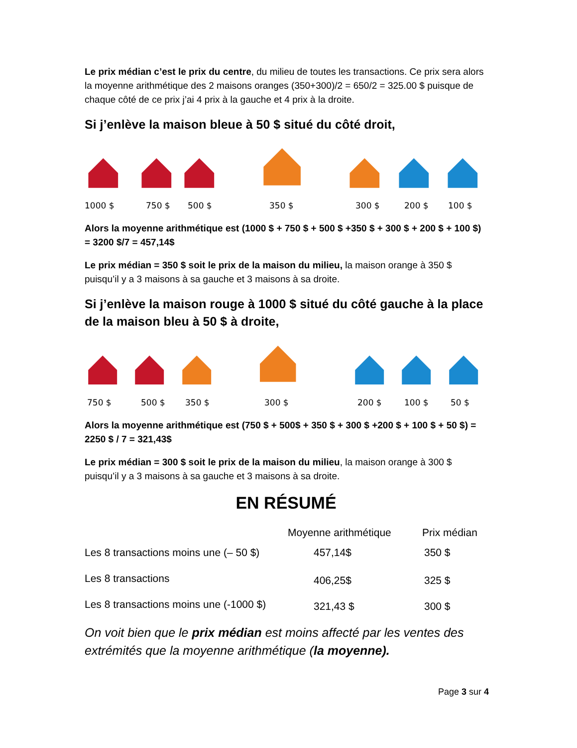Le prix médian c’est le prix du centre, du milieu de toutes les transactions. Ce prix sera alors la moyenne arithmétique des 2 maisons oranges (350+300)/2 = 650/2 = 325.00 $ puisque de chaque côté de ce prix j’ai 4 prix à la gauche et 4 prix à la droite.
Si j’enlève la maison bleue à 50 $ situé du côté droit,
1000 $ 750 $ 500 $ 350 $ 300 $ 200 $ 100 $
Alors la moyenne arithmétique est (1000 $ + 750 $ + 500 $ +350 $ + 300 $ + 200 $ + 100 $) = 3200 $/7 = 457,14$
Le prix médian = 350 $ soit le prix de la maison du milieu, la maison orange à 350 $ puisqu’il y a 3 maisons à sa gauche et 3 maisons à sa droite.
Si j’enlève la maison rouge à 1000 $ situé du côté gauche à la place de la maison bleu à 50 $ à droite,
750 $ 500 $ 350 $ 300 $ 200 $ 100 $ 50 $
Alors la moyenne arithmétique est (750 $ + 500$ + 350 $ + 300 $ +200 $ + 100 $ + 50 $) = 2250 $ / 7 = 321,43$
Le prix médian = 300 $ soit le prix de la maison du milieu, la maison orange à 300 $ puisqu’il y a 3 maisons à sa gauche et 3 maisons à sa droite.
EN RÉSUMÉ
| | Moyenne arithmétique | Prix médian |
| --- | --- | --- |
| Les 8 transactions moins une (– 50 $) | 457,14$ | 350 $ |
| Les 8 transactions | 406,25$ | 325 $ |
| Les 8 transactions moins une (-1000 $) | 321,43 $ | 300 $ |
On voit bien que le prix médian est moins affecté par les ventes des extrémités que la moyenne arithmétique (la moyenne).
Page 3 sur 4